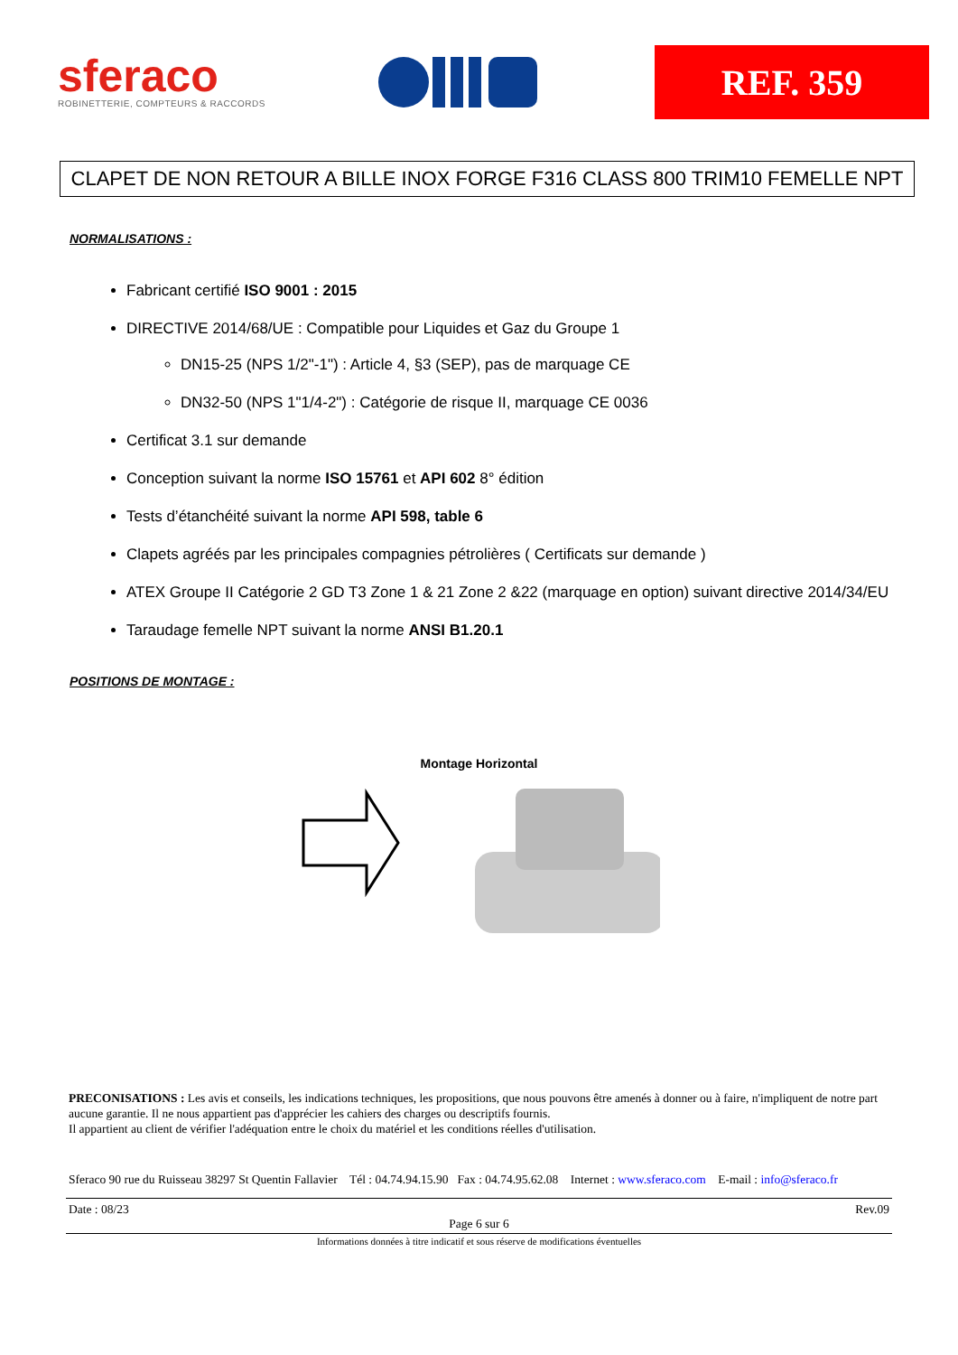sferaco
ROBINETTERIE, COMPTEURS & RACCORDS
REF. 359
CLAPET DE NON RETOUR A BILLE INOX FORGE F316 CLASS 800 TRIM10 FEMELLE NPT
NORMALISATIONS :
Fabricant certifié ISO 9001 : 2015
DIRECTIVE 2014/68/UE : Compatible pour Liquides et Gaz du Groupe 1
DN15-25 (NPS 1/2"-1") : Article 4, §3 (SEP), pas de marquage CE
DN32-50 (NPS 1"1/4-2") : Catégorie de risque II, marquage CE 0036
Certificat 3.1 sur demande
Conception suivant la norme ISO 15761 et API 602 8° édition
Tests d’étanchéité suivant la norme API 598, table 6
Clapets agréés par les principales compagnies pétrolières ( Certificats sur demande )
ATEX Groupe II Catégorie 2 GD T3 Zone 1 & 21 Zone 2 &22 (marquage en option) suivant directive 2014/34/EU
Taraudage femelle NPT suivant la norme ANSI B1.20.1
POSITIONS DE MONTAGE :
Montage Horizontal
PRECONISATIONS : Les avis et conseils, les indications techniques, les propositions, que nous pouvons être amenés à donner ou à faire, n'impliquent de notre part aucune garantie. Il ne nous appartient pas d'apprécier les cahiers des charges ou descriptifs fournis.
Il appartient au client de vérifier l'adéquation entre le choix du matériel et les conditions réelles d'utilisation.
Sferaco 90 rue du Ruisseau 38297 St Quentin Fallavier Tél : 04.74.94.15.90 Fax : 04.74.95.62.08 Internet : www.sferaco.com E-mail : info@sferaco.fr
Date : 08/23 Rev.09
Page 6 sur 6
Informations données à titre indicatif et sous réserve de modifications éventuelles